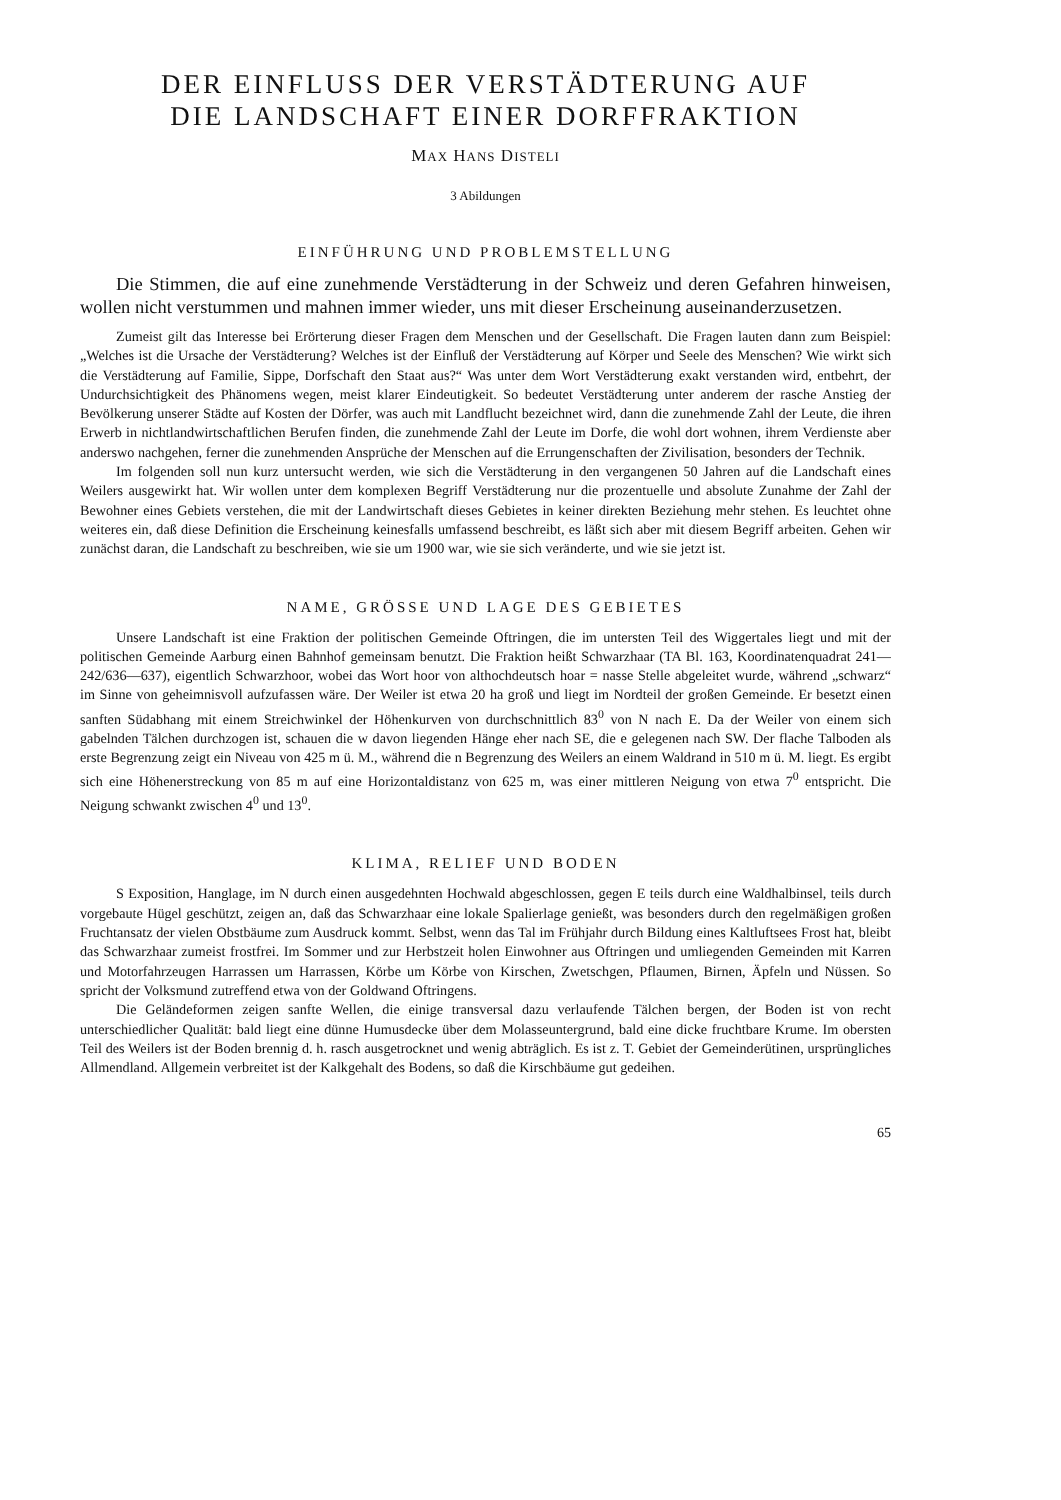DER EINFLUSS DER VERSTÄDTERUNG AUF
DIE LANDSCHAFT EINER DORFFRAKTION
MAX HANS DISTELI
3 Abildungen
EINFÜHRUNG UND PROBLEMSTELLUNG
Die Stimmen, die auf eine zunehmende Verstädterung in der Schweiz und deren Gefahren hinweisen, wollen nicht verstummen und mahnen immer wieder, uns mit dieser Erscheinung auseinanderzusetzen.
Zumeist gilt das Interesse bei Erörterung dieser Fragen dem Menschen und der Gesellschaft. Die Fragen lauten dann zum Beispiel: „Welches ist die Ursache der Verstädterung? Welches ist der Einfluß der Verstädterung auf Körper und Seele des Menschen? Wie wirkt sich die Verstädterung auf Familie, Sippe, Dorfschaft den Staat aus?“ Was unter dem Wort Verstädterung exakt verstanden wird, entbehrt, der Undurchsichtigkeit des Phänomens wegen, meist klarer Eindeutigkeit. So bedeutet Verstädterung unter anderem der rasche Anstieg der Bevölkerung unserer Städte auf Kosten der Dörfer, was auch mit Landflucht bezeichnet wird, dann die zunehmende Zahl der Leute, die ihren Erwerb in nichtlandwirtschaftlichen Berufen finden, die zunehmende Zahl der Leute im Dorfe, die wohl dort wohnen, ihrem Verdienste aber anderswo nachgehen, ferner die zunehmenden Ansprüche der Menschen auf die Errungenschaften der Zivilisation, besonders der Technik.
Im folgenden soll nun kurz untersucht werden, wie sich die Verstädterung in den vergangenen 50 Jahren auf die Landschaft eines Weilers ausgewirkt hat. Wir wollen unter dem komplexen Begriff Verstädterung nur die prozentuelle und absolute Zunahme der Zahl der Bewohner eines Gebiets verstehen, die mit der Landwirtschaft dieses Gebietes in keiner direkten Beziehung mehr stehen. Es leuchtet ohne weiteres ein, daß diese Definition die Erscheinung keinesfalls umfassend beschreibt, es läßt sich aber mit diesem Begriff arbeiten. Gehen wir zunächst daran, die Landschaft zu beschreiben, wie sie um 1900 war, wie sie sich veränderte, und wie sie jetzt ist.
NAME, GRÖSSE UND LAGE DES GEBIETES
Unsere Landschaft ist eine Fraktion der politischen Gemeinde Oftringen, die im untersten Teil des Wiggertales liegt und mit der politischen Gemeinde Aarburg einen Bahnhof gemeinsam benutzt. Die Fraktion heißt Schwarzhaar (TA Bl. 163, Koordinatenquadrat 241—242/636—637), eigentlich Schwarzhoor, wobei das Wort hoor von althochdeutsch hoar = nasse Stelle abgeleitet wurde, während „schwarz“ im Sinne von geheimnisvoll aufzufassen wäre. Der Weiler ist etwa 20 ha groß und liegt im Nordteil der großen Gemeinde. Er besetzt einen sanften Südabhang mit einem Streichwinkel der Höhenkurven von durchschnittlich 83<sup>0</sup> von N nach E. Da der Weiler von einem sich gabelnden Tälchen durchzogen ist, schauen die w davon liegenden Hänge eher nach SE, die e gelegenen nach SW. Der flache Talboden als erste Begrenzung zeigt ein Niveau von 425 m ü. M., während die n Begrenzung des Weilers an einem Waldrand in 510 m ü. M. liegt. Es ergibt sich eine Höhenerstreckung von 85 m auf eine Horizontaldistanz von 625 m, was einer mittleren Neigung von etwa 7<sup>0</sup> entspricht. Die Neigung schwankt zwischen 4<sup>0</sup> und 13<sup>0</sup>.
KLIMA, RELIEF UND BODEN
S Exposition, Hanglage, im N durch einen ausgedehnten Hochwald abgeschlossen, gegen E teils durch eine Waldhalbinsel, teils durch vorgebaute Hügel geschützt, zeigen an, daß das Schwarzhaar eine lokale Spalierlage genießt, was besonders durch den regelmäßigen großen Fruchtansatz der vielen Obstbäume zum Ausdruck kommt. Selbst, wenn das Tal im Frühjahr durch Bildung eines Kaltluftsees Frost hat, bleibt das Schwarzhaar zumeist frostfrei. Im Sommer und zur Herbstzeit holen Einwohner aus Oftringen und umliegenden Gemeinden mit Karren und Motorfahrzeugen Harrassen um Harrassen, Körbe um Körbe von Kirschen, Zwetschgen, Pflaumen, Birnen, Äpfeln und Nüssen. So spricht der Volksmund zutreffend etwa von der Goldwand Oftringens.
Die Geländeformen zeigen sanfte Wellen, die einige transversal dazu verlaufende Tälchen bergen, der Boden ist von recht unterschiedlicher Qualität: bald liegt eine dünne Humusdecke über dem Molasseuntergrund, bald eine dicke fruchtbare Krume. Im obersten Teil des Weilers ist der Boden brennig d. h. rasch ausgetrocknet und wenig abträglich. Es ist z. T. Gebiet der Gemeinderütinen, ursprüngliches Allmendland. Allgemein verbreitet ist der Kalkgehalt des Bodens, so daß die Kirschbäume gut gedeihen.
65